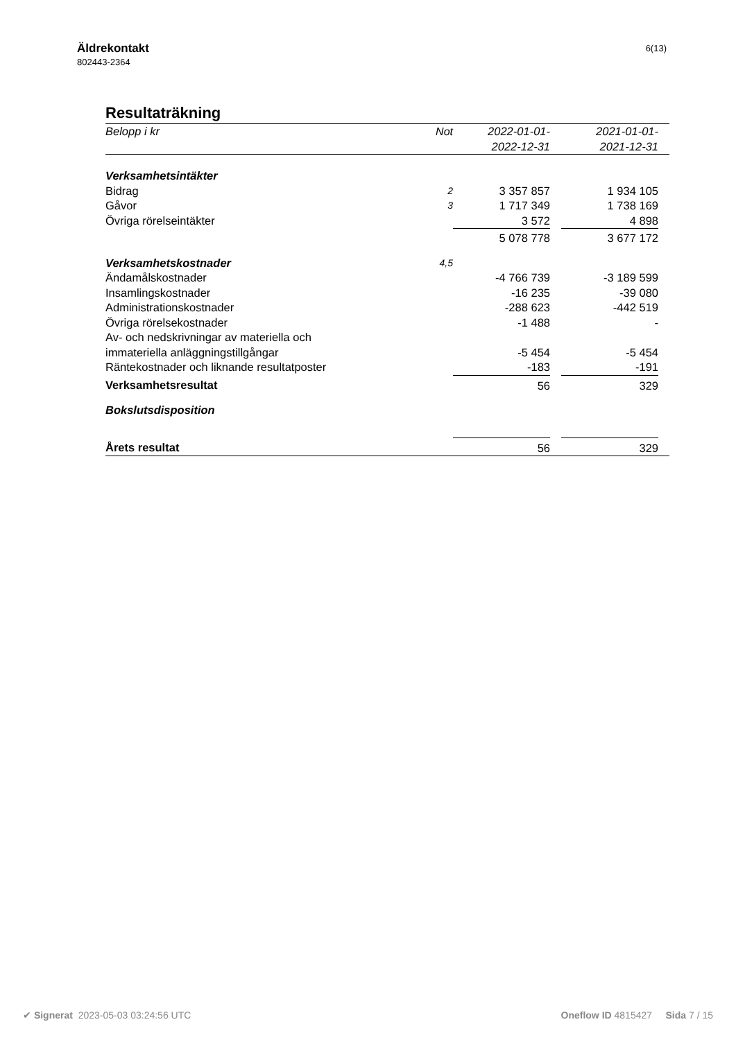Äldrekontakt
802443-2364
6(13)
Resultaträkning
| Belopp i kr | Not | 2022-01-01- 2022-12-31 | | 2021-01-01- 2021-12-31 | |
| --- | --- | --- | --- | --- | --- |
| Verksamhetsintäkter | | | | | |
| Bidrag | 2 | 3 357 857 | | 1 934 105 | |
| Gåvor | 3 | 1 717 349 | | 1 738 169 | |
| Övriga rörelseintäkter | | 3 572 | | 4 898 | |
| | | 5 078 778 | | 3 677 172 | |
| Verksamhetskostnader | 4,5 | | | | |
| Ändamålskostnader | | -4 766 739 | | -3 189 599 | |
| Insamlingskostnader | | -16 235 | | -39 080 | |
| Administrationskostnader | | -288 623 | | -442 519 | |
| Övriga rörelsekostnader | | -1 488 | | - | |
| Av- och nedskrivningar av materiella och immateriella anläggningstillgångar | | -5 454 | | -5 454 | |
| Räntekostnader och liknande resultatposter | | -183 | | -191 | |
| Verksamhetsresultat | | 56 | | 329 | |
| Bokslutsdisposition | | | | | |
| Årets resultat | | 56 | | 329 | |
✔ Signerat 2023-05-03 03:24:56 UTC
Oneflow ID 4815427 Sida 7 / 15